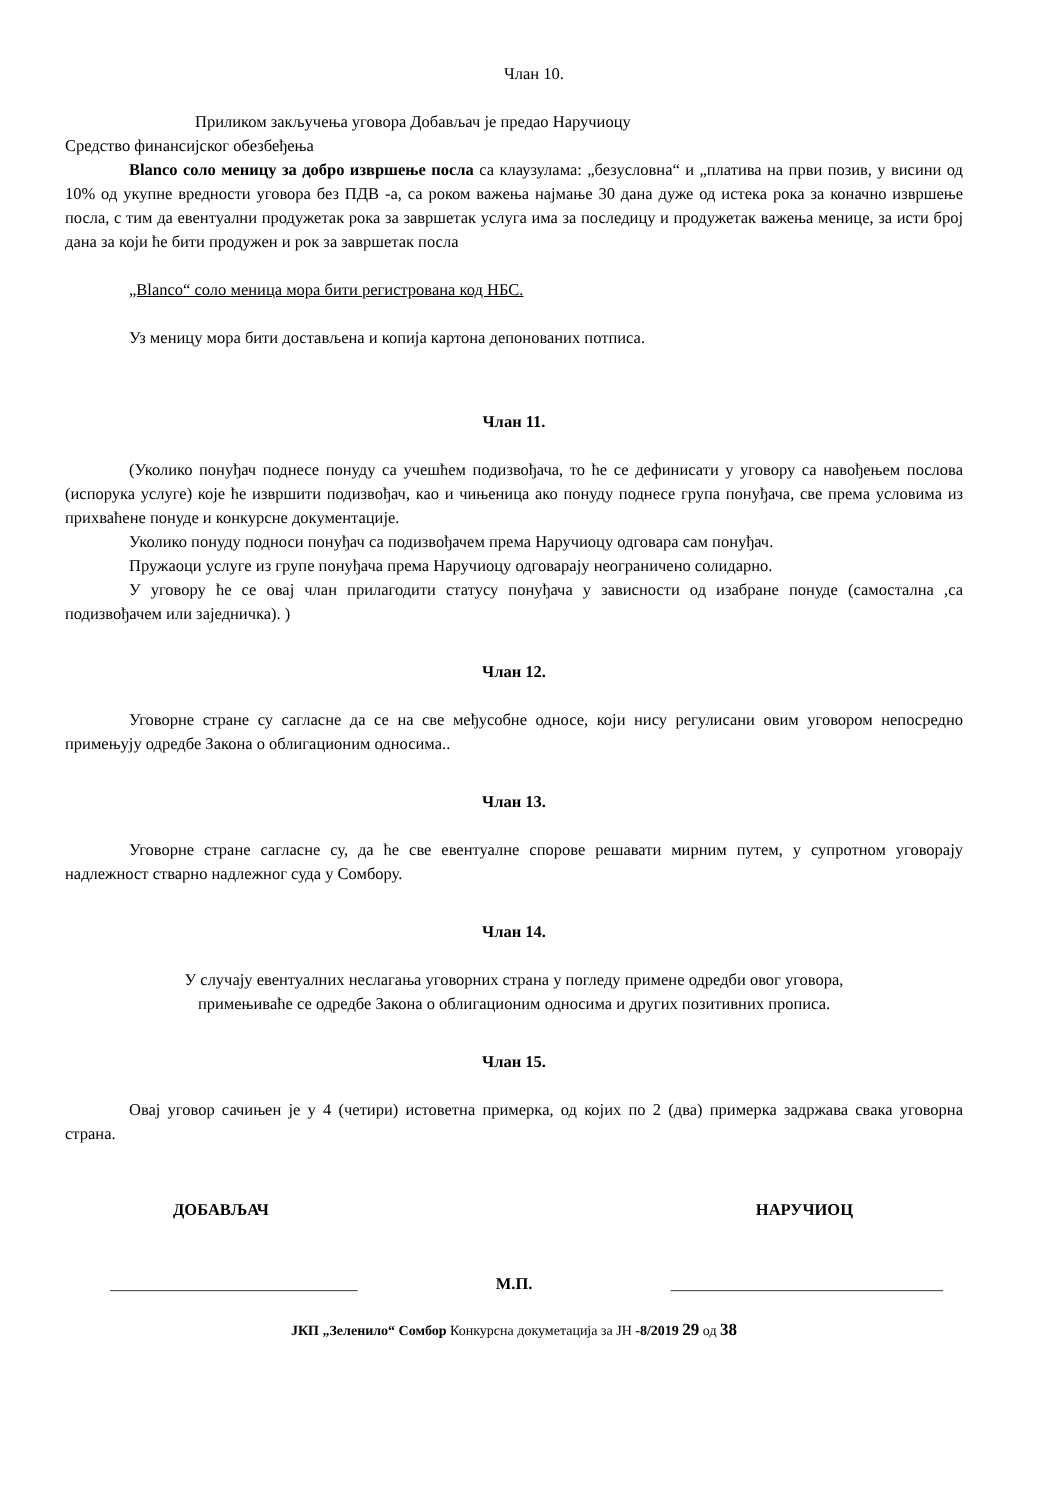Члан 10.
Приликом закључења уговора Добављач је предао Наручиоцу
Средство финансијског обезбеђења
Blanco соло меницу за добро извршење посла са клаузулама: „безусловна“ и „платива на први позив, у висини од 10% од укупне вредности уговора без ПДВ -а, са роком важења најмање 30 дана дуже од истека рока за коначно извршење посла, с тим да евентуални продужетак рока за завршетак услуга има за последицу и продужетак важења менице, за исти број дана за који ће бити продужен и рок за завршетак посла
„Blanco“ соло меница мора бити регистрована код НБС.
Уз меницу мора бити достављена и копија картона депонованих потписа.
Члан 11.
(Уколико понуђач поднесе понуду са учешћем подизвођача, то ће се дефинисати у уговору са навођењем послова (испорука услуге) које ће извршити подизвођач, као и чињеница ако понуду поднесе група понуђача, све према условима из прихваћене понуде и конкурсне документације.
Уколико понуду подноси понуђач са подизвођачем према Наручиоцу одговара сам понуђач.
Пружаоци услуге из групе понуђача према Наручиоцу одговарају неограничено солидарно.
У уговору ће се овај члан прилагодити статусу понуђача у зависности од изабране понуде (самостална ,са подизвођачем или заједничка). )
Члан 12.
Уговорне стране су сагласне да се на све међусобне односе, који нису регулисани овим уговором непосредно примењују одредбе Закона о облигационим односима..
Члан 13.
Уговорне стране сагласне су, да ће све евентуалне спорове решавати мирним путем, у супротном уговорају надлежност стварно надлежног суда у Сомбору.
Члан 14.
У случају евентуалних неслагања уговорних страна у погледу примене одредби овог уговора,
примењиваће се одредбе Закона о облигационим односима и других позитивних прописа.
Члан 15.
Овај уговор сачињен је у 4 (четири) истоветна примерка, од којих по 2 (два) примерка задржава свака уговорна страна.
ДОБАВЉАЧ НАРУЧИОЦ
______________________________ М.П. _________________________________
ЈКП „Зеленило“ Сомбор Конкурсна докуметација за ЈН -8/2019 29 од 38